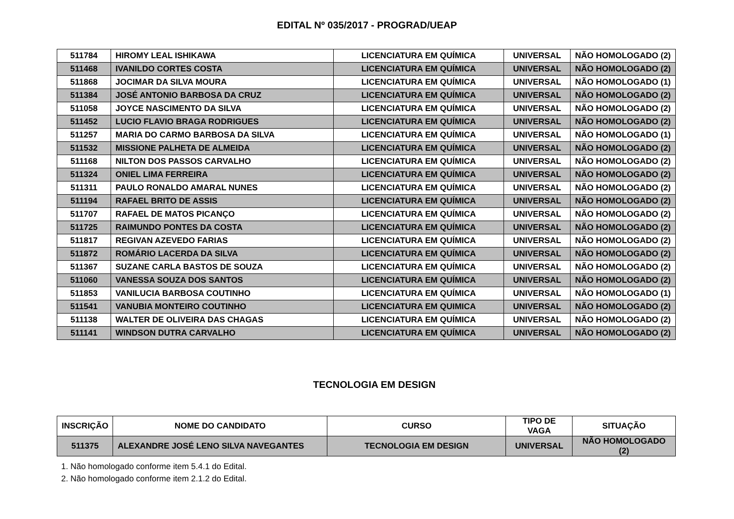EDITAL Nº 035/2017 - PROGRAD/UEAP
| 511784 | HIROMY LEAL ISHIKAWA | LICENCIATURA EM QUÍMICA | UNIVERSAL | NÃO HOMOLOGADO (2) |
| 511468 | IVANILDO CORTES COSTA | LICENCIATURA EM QUÍMICA | UNIVERSAL | NÃO HOMOLOGADO (2) |
| 511868 | JOCIMAR DA SILVA MOURA | LICENCIATURA EM QUÍMICA | UNIVERSAL | NÃO HOMOLOGADO (1) |
| 511384 | JOSÉ ANTONIO BARBOSA DA CRUZ | LICENCIATURA EM QUÍMICA | UNIVERSAL | NÃO HOMOLOGADO (2) |
| 511058 | JOYCE NASCIMENTO DA SILVA | LICENCIATURA EM QUÍMICA | UNIVERSAL | NÃO HOMOLOGADO (2) |
| 511452 | LUCIO FLAVIO BRAGA RODRIGUES | LICENCIATURA EM QUÍMICA | UNIVERSAL | NÃO HOMOLOGADO (2) |
| 511257 | MARIA DO CARMO BARBOSA DA SILVA | LICENCIATURA EM QUÍMICA | UNIVERSAL | NÃO HOMOLOGADO (1) |
| 511532 | MISSIONE PALHETA DE ALMEIDA | LICENCIATURA EM QUÍMICA | UNIVERSAL | NÃO HOMOLOGADO (2) |
| 511168 | NILTON DOS PASSOS CARVALHO | LICENCIATURA EM QUÍMICA | UNIVERSAL | NÃO HOMOLOGADO (2) |
| 511324 | ONIEL LIMA FERREIRA | LICENCIATURA EM QUÍMICA | UNIVERSAL | NÃO HOMOLOGADO (2) |
| 511311 | PAULO RONALDO AMARAL NUNES | LICENCIATURA EM QUÍMICA | UNIVERSAL | NÃO HOMOLOGADO (2) |
| 511194 | RAFAEL BRITO DE ASSIS | LICENCIATURA EM QUÍMICA | UNIVERSAL | NÃO HOMOLOGADO (2) |
| 511707 | RAFAEL DE MATOS PICANÇO | LICENCIATURA EM QUÍMICA | UNIVERSAL | NÃO HOMOLOGADO (2) |
| 511725 | RAIMUNDO PONTES DA COSTA | LICENCIATURA EM QUÍMICA | UNIVERSAL | NÃO HOMOLOGADO (2) |
| 511817 | REGIVAN AZEVEDO FARIAS | LICENCIATURA EM QUÍMICA | UNIVERSAL | NÃO HOMOLOGADO (2) |
| 511872 | ROMÁRIO LACERDA DA SILVA | LICENCIATURA EM QUÍMICA | UNIVERSAL | NÃO HOMOLOGADO (2) |
| 511367 | SUZANE CARLA BASTOS DE SOUZA | LICENCIATURA EM QUÍMICA | UNIVERSAL | NÃO HOMOLOGADO (2) |
| 511060 | VANESSA SOUZA DOS SANTOS | LICENCIATURA EM QUÍMICA | UNIVERSAL | NÃO HOMOLOGADO (2) |
| 511853 | VANILUCIA BARBOSA COUTINHO | LICENCIATURA EM QUÍMICA | UNIVERSAL | NÃO HOMOLOGADO (1) |
| 511541 | VANUBIA MONTEIRO COUTINHO | LICENCIATURA EM QUIMICA | UNIVERSAL | NÃO HOMOLOGADO (2) |
| 511138 | WALTER DE OLIVEIRA DAS CHAGAS | LICENCIATURA EM QUÍMICA | UNIVERSAL | NÃO HOMOLOGADO (2) |
| 511141 | WINDSON DUTRA CARVALHO | LICENCIATURA EM QUÍMICA | UNIVERSAL | NÃO HOMOLOGADO (2) |
TECNOLOGIA EM DESIGN
| INSCRIÇÃO | NOME DO CANDIDATO | CURSO | TIPO DE VAGA | SITUAÇÃO |
| --- | --- | --- | --- | --- |
| 511375 | ALEXANDRE JOSÉ LENO SILVA NAVEGANTES | TECNOLOGIA EM DESIGN | UNIVERSAL | NÃO HOMOLOGADO (2) |
1. Não homologado conforme item 5.4.1 do Edital.
2. Não homologado conforme item 2.1.2 do Edital.